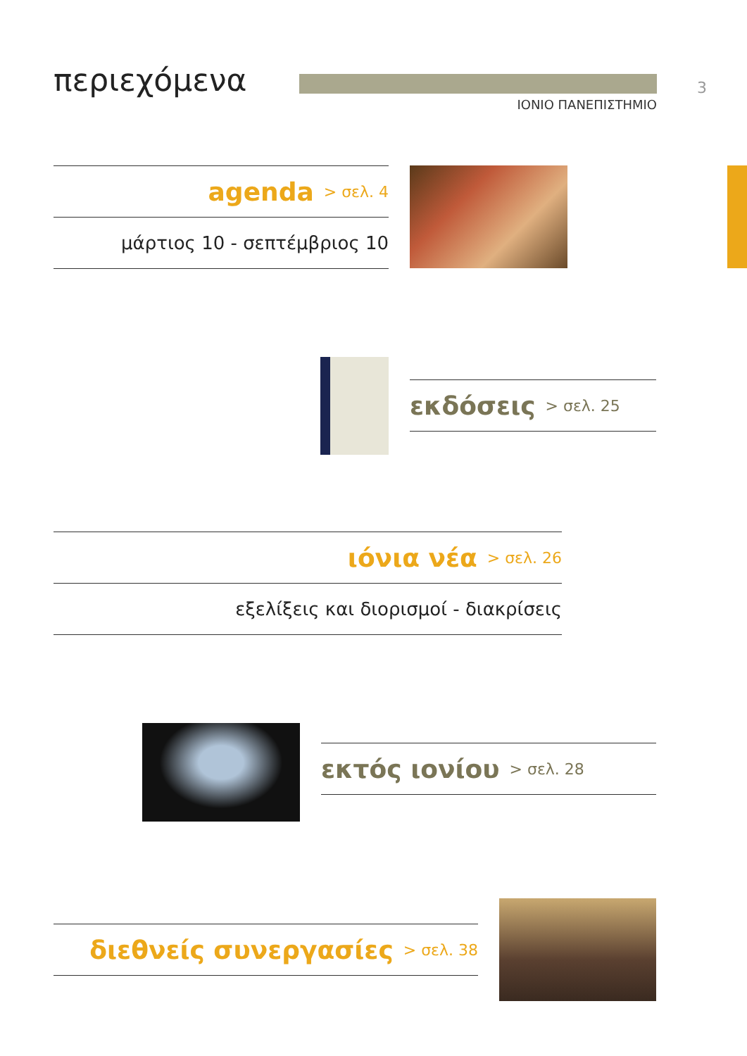περιεχόμενα
ΙΟΝΙΟ ΠΑΝΕΠΙΣΤΗΜΙΟ
3
agenda > σελ. 4
μάρτιος 10 - σεπτέμβριος 10
εκδόσεις > σελ. 25
ιόνια νέα > σελ. 26
εξελίξεις και διορισμοί - διακρίσεις
εκτός ιονίου > σελ. 28
διεθνείς συνεργασίες > σελ. 38